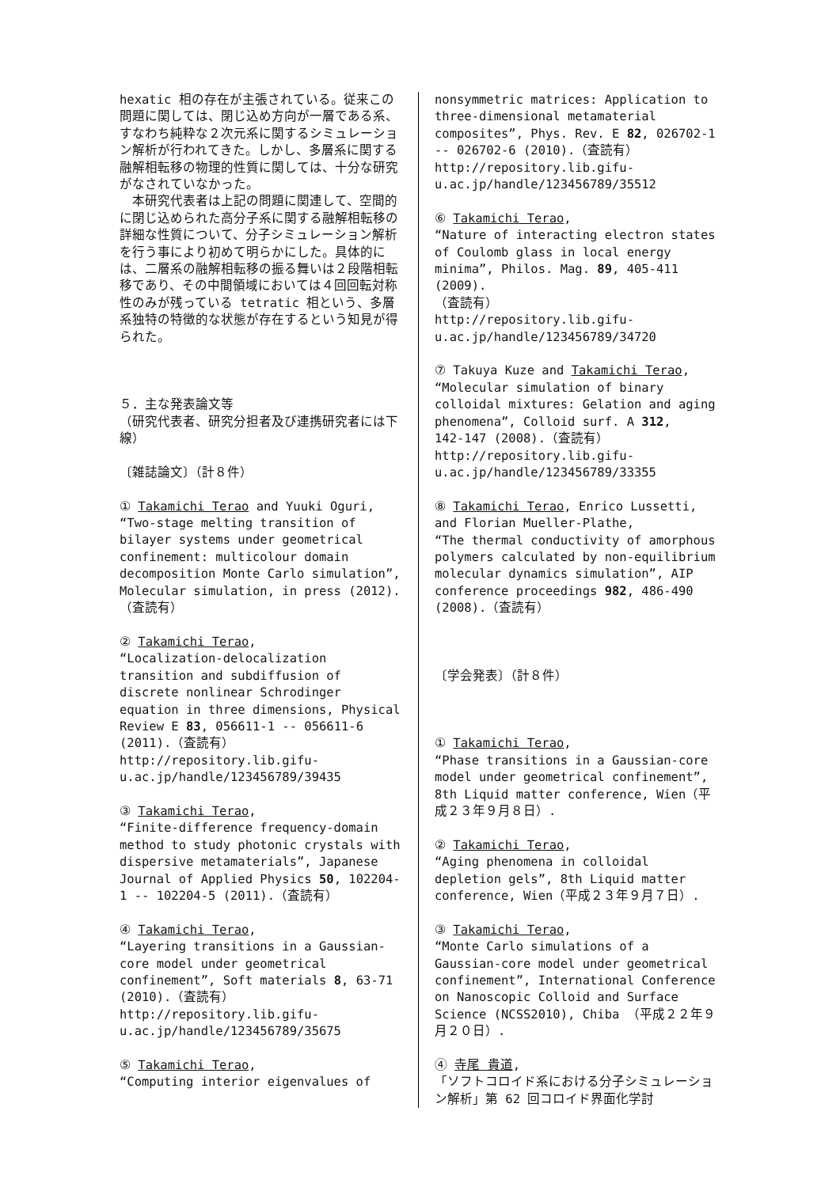hexatic 相の存在が主張されている。従来この問題に関しては、閉じ込め方向が一層である系、すなわち純粋な２次元系に関するシミュレーション解析が行われてきた。しかし、多層系に関する融解相転移の物理的性質に関しては、十分な研究がなされていなかった。
　本研究代表者は上記の問題に関連して、空間的に閉じ込められた高分子系に関する融解相転移の詳細な性質について、分子シミュレーション解析を行う事により初めて明らかにした。具体的には、二層系の融解相転移の振る舞いは２段階相転移であり、その中間領域においては４回回転対称性のみが残っている tetratic 相という、多層系独特の特徴的な状態が存在するという知見が得られた。
５．主な発表論文等
（研究代表者、研究分担者及び連携研究者には下線）
〔雑誌論文〕（計８件）
① Takamichi Terao and Yuuki Oguri, “Two-stage melting transition of bilayer systems under geometrical confinement: multicolour domain decomposition Monte Carlo simulation”,
Molecular simulation, in press (2012).（査読有）
② Takamichi Terao,
“Localization-delocalization transition and subdiffusion of discrete nonlinear Schrodinger equation in three dimensions, Physical Review E 83, 056611-1 -- 056611-6 (2011).（査読有）
http://repository.lib.gifu-u.ac.jp/handle/123456789/39435
③ Takamichi Terao,
“Finite-difference frequency-domain method to study photonic crystals with dispersive metamaterials”, Japanese Journal of Applied Physics 50, 102204-1 -- 102204-5 (2011).（査読有）
④ Takamichi Terao,
“Layering transitions in a Gaussian-core model under geometrical confinement”, Soft materials 8, 63-71 (2010).（査読有）
http://repository.lib.gifu-u.ac.jp/handle/123456789/35675
⑤ Takamichi Terao,
“Computing interior eigenvalues of
nonsymmetric matrices: Application to three-dimensional metamaterial composites”, Phys. Rev. E 82, 026702-1 -- 026702-6 (2010).（査読有）
http://repository.lib.gifu-u.ac.jp/handle/123456789/35512
⑥ Takamichi Terao,
“Nature of interacting electron states of Coulomb glass in local energy minima”, Philos. Mag. 89, 405-411 (2009).
（査読有）
http://repository.lib.gifu-u.ac.jp/handle/123456789/34720
⑦ Takuya Kuze and Takamichi Terao,
“Molecular simulation of binary colloidal mixtures: Gelation and aging phenomena”, Colloid surf. A 312,
142-147 (2008).（査読有）
http://repository.lib.gifu-u.ac.jp/handle/123456789/33355
⑧ Takamichi Terao, Enrico Lussetti, and Florian Mueller-Plathe,
“The thermal conductivity of amorphous polymers calculated by non-equilibrium molecular dynamics simulation”, AIP conference proceedings 982, 486-490 (2008).（査読有）
〔学会発表〕（計８件）
① Takamichi Terao,
“Phase transitions in a Gaussian-core model under geometrical confinement”, 8th Liquid matter conference, Wien（平成２３年９月８日）.
② Takamichi Terao,
“Aging phenomena in colloidal depletion gels”, 8th Liquid matter conference, Wien（平成２３年９月７日）.
③ Takamichi Terao,
“Monte Carlo simulations of a Gaussian-core model under geometrical confinement”, International Conference on Nanoscopic Colloid and Surface Science (NCSS2010), Chiba （平成２２年９月２０日）.
④ 寺尾 貴道,
「ソフトコロイド系における分子シミュレーション解析」第 62 回コロイド界面化学討